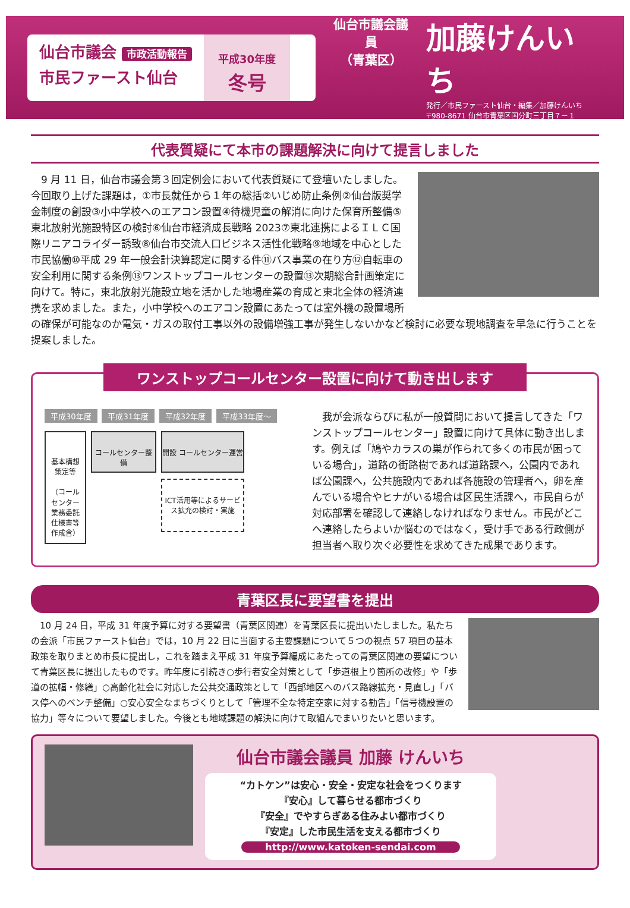仙台市議会 市政活動報告
市民ファースト仙台
平成30年度
冬号
仙台市議会議員
（青葉区）
加藤けんいち
発行／市民ファースト仙台・編集／加藤けんいち
〒980-8671 仙台市青葉区国分町三丁目７－１
代表質疑にて本市の課題解決に向けて提言しました
　9 月 11 日，仙台市議会第３回定例会において代表質疑にて登壇いたしました。今回取り上げた課題は，①市長就任から１年の総括②いじめ防止条例②仙台版奨学金制度の創設③小中学校へのエアコン設置④待機児童の解消に向けた保育所整備⑤東北放射光施設特区の検討⑥仙台市経済成長戦略 2023⑦東北連携によるＩＬＣ国際リニアコライダー誘致⑧仙台市交流人口ビジネス活性化戦略⑨地域を中心とした市民協働⑩平成 29 年一般会計決算認定に関する件⑪バス事業の在り方⑫自転車の安全利用に関する条例⑬ワンストップコールセンターの設置⑬次期総合計画策定に向けて。特に，東北放射光施設立地を活かした地場産業の育成と東北全体の経済連携を求めました。また，小中学校へのエアコン設置にあたっては室外機の設置場所の確保が可能なのか電気・ガスの取付工事以外の設備増強工事が発生しないかなど検討に必要な現地調査を早急に行うことを提案しました。
ワンストップコールセンター設置に向けて動き出します
平成30年度 平成31年度 平成32年度 平成33年度～
基本構想策定等
（コールセンター業務委託仕様書等作成含）
コールセンター整備 開設 コールセンター運営
ICT活用等によるサービス拡充の検討・実施
　我が会派ならびに私が一般質問において提言してきた「ワンストップコールセンター」設置に向けて具体に動き出します。例えば「鳩やカラスの巣が作られて多くの市民が困っている場合」，道路の街路樹であれば道路課へ，公園内であれば公園課へ，公共施設内であれば各施設の管理者へ，卵を産んでいる場合やヒナがいる場合は区民生活課へ，市民自らが対応部署を確認して連絡しなければなりません。市民がどこへ連絡したらよいか悩むのではなく，受け手である行政側が担当者へ取り次ぐ必要性を求めてきた成果であります。
青葉区長に要望書を提出
　10 月 24 日，平成 31 年度予算に対する要望書（青葉区関連）を青葉区長に提出いたしました。私たちの会派「市民ファースト仙台」では，10 月 22 日に当面する主要課題について５つの視点 57 項目の基本政策を取りまとめ市長に提出し，これを踏まえ平成 31 年度予算編成にあたっての青葉区関連の要望について青葉区長に提出したものです。昨年度に引続き○歩行者安全対策として「歩道根上り箇所の改修」や「歩道の拡幅・修繕」○高齢化社会に対応した公共交通政策として「西部地区へのバス路線拡充・見直し」「バス停へのベンチ整備」○安心安全なまちづくりとして「管理不全な特定空家に対する勧告」「信号機設置の協力」等々について要望しました。今後とも地域課題の解決に向けて取組んでまいりたいと思います。
仙台市議会議員 加藤 けんいち
“カトケン”は安心・安全・安定な社会をつくります
『安心』して暮らせる都市づくり
『安全』でやすらぎある住みよい都市づくり
『安定』した市民生活を支える都市づくり
http://www.katoken-sendai.com